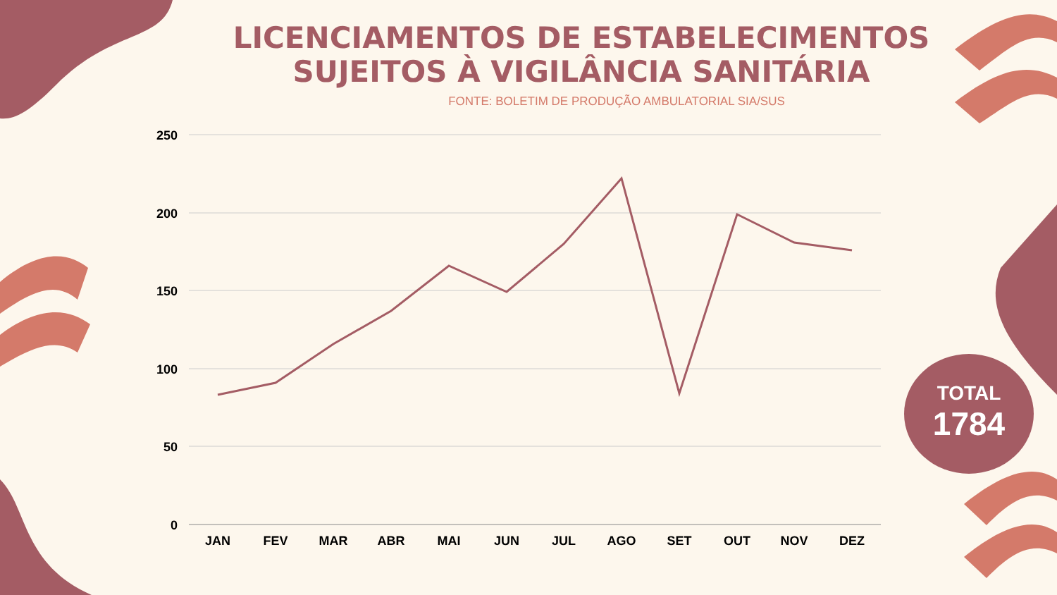250
200
150
100
50
0
JAN
FEV
MAR
ABR
MAI
JUN
JUL
AGO
SET
OUT
NOV
DEZ
LICENCIAMENTOS DE ESTABELECIMENTOS
SUJEITOS À VIGILÂNCIA SANITÁRIA
FONTE: BOLETIM DE PRODUÇÃO AMBULATORIAL SIA/SUS
TOTAL
1784